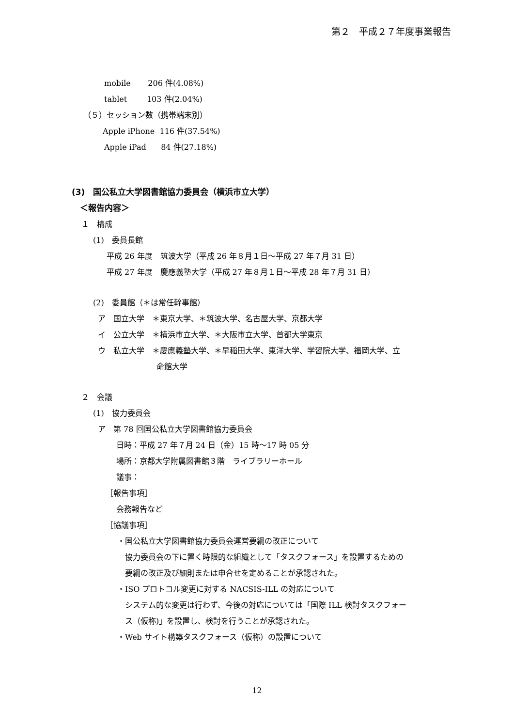第２　平成２７年度事業報告
mobile 206 件(4.08%)
tablet 103 件(2.04%)
（５）セッション数（携帯端末別）
Apple iPhone 116 件(37.54%)
Apple iPad 84 件(27.18%)
(3)　国公私立大学図書館協力委員会（横浜市立大学）
＜報告内容＞
１　構成
(1)　委員長館
平成 26 年度　筑波大学（平成 26 年８月１日～平成 27 年７月 31 日）
平成 27 年度　慶應義塾大学（平成 27 年８月１日～平成 28 年７月 31 日）
(2)　委員館（＊は常任幹事館）
ア　国立大学　＊東京大学、＊筑波大学、名古屋大学、京都大学
イ　公立大学　＊横浜市立大学、＊大阪市立大学、首都大学東京
ウ　私立大学　＊慶應義塾大学、＊早稲田大学、東洋大学、学習院大学、福岡大学、立
命館大学
２　会議
(1)　協力委員会
ア　第 78 回国公私立大学図書館協力委員会
日時：平成 27 年７月 24 日（金）15 時～17 時 05 分
場所：京都大学附属図書館３階　ライブラリーホール
議事：
［報告事項］
会務報告など
［協議事項］
・国公私立大学図書館協力委員会運営要綱の改正について
協力委員会の下に置く時限的な組織として「タスクフォース」を設置するための
要綱の改正及び細則または申合せを定めることが承認された。
・ISO プロトコル変更に対する NACSIS-ILL の対応について
システム的な変更は行わず、今後の対応については「国際 ILL 検討タスクフォー
ス（仮称)」を設置し、検討を行うことが承認された。
・Web サイト構築タスクフォース（仮称）の設置について
12